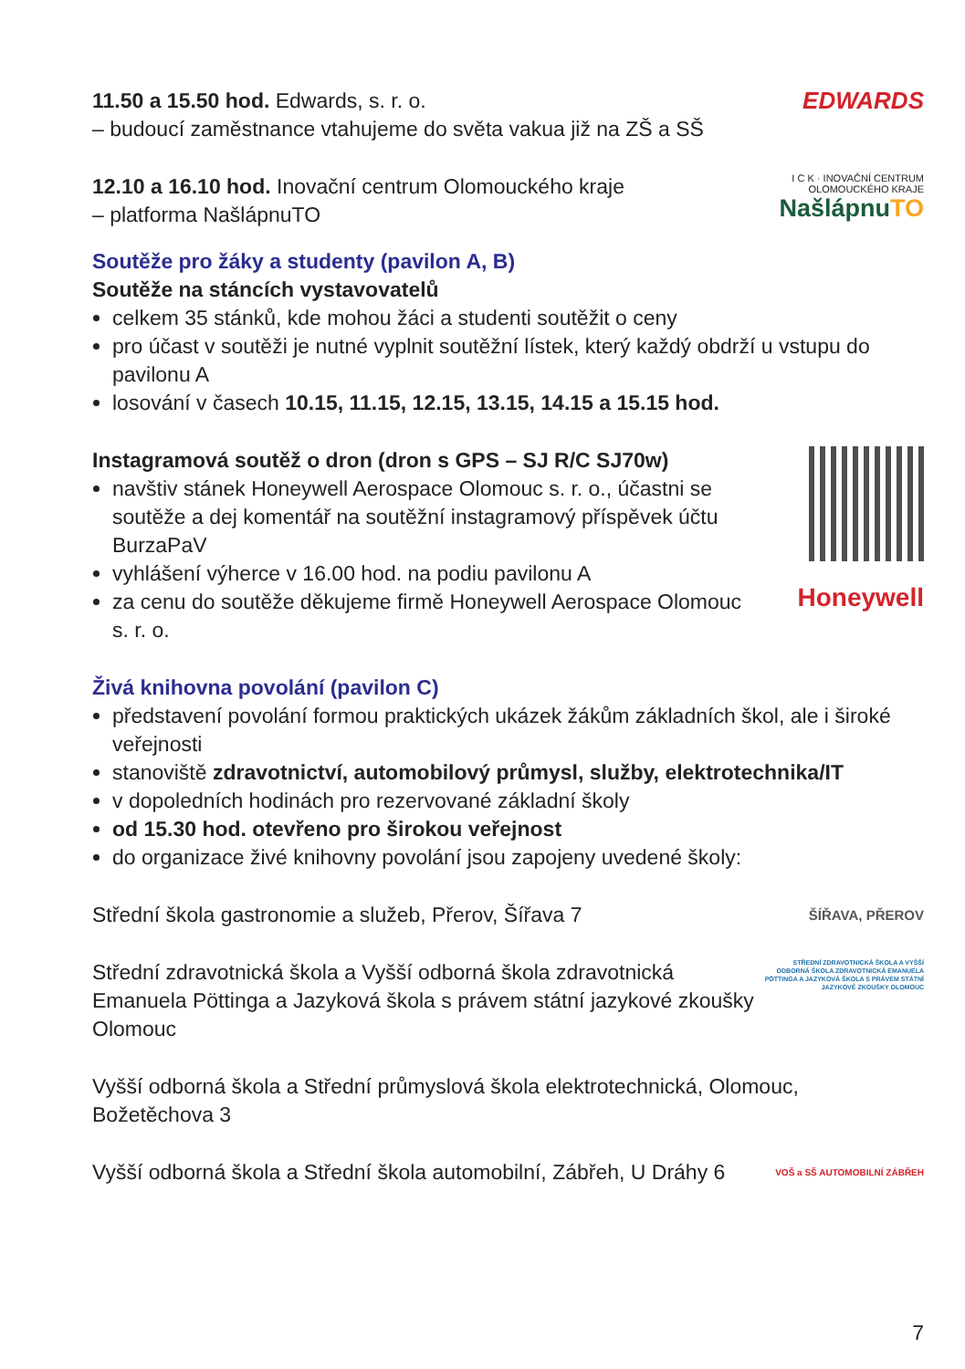11.50 a 15.50 hod. Edwards, s. r. o.
– budoucí zaměstnance vtahujeme do světa vakua již na ZŠ a SŠ
EDWARDS
12.10 a 16.10 hod. Inovační centrum Olomouckého kraje
– platforma NašlápnuTO
I C K · INOVAČNÍ CENTRUM OLOMOUCKÉHO KRAJE
NašlápnuTO
Soutěže pro žáky a studenty (pavilon A, B)
Soutěže na stáncích vystavovatelů
celkem 35 stánků, kde mohou žáci a studenti soutěžit o ceny
pro účast v soutěži je nutné vyplnit soutěžní lístek, který každý obdrží u vstupu do pavilonu A
losování v časech 10.15, 11.15, 12.15, 13.15, 14.15 a 15.15 hod.
Instagramová soutěž o dron (dron s GPS – SJ R/C SJ70w)
navštiv stánek Honeywell Aerospace Olomouc s. r. o., účastni se soutěže a dej komentář na soutěžní instagramový příspěvek účtu BurzaPaV
vyhlášení výherce v 16.00 hod. na podiu pavilonu A
za cenu do soutěže děkujeme firmě Honeywell Aerospace Olomouc s. r. o.
Honeywell
Živá knihovna povolání (pavilon C)
představení povolání formou praktických ukázek žákům základních škol, ale i široké veřejnosti
stanoviště zdravotnictví, automobilový průmysl, služby, elektrotechnika/IT
v dopoledních hodinách pro rezervované základní školy
od 15.30 hod. otevřeno pro širokou veřejnost
do organizace živé knihovny povolání jsou zapojeny uvedené školy:
Střední škola gastronomie a služeb, Přerov, Šířava 7
ŠÍŘAVA, PŘEROV
Střední zdravotnická škola a Vyšší odborná škola zdravotnická Emanuela Pöttinga a Jazyková škola s právem státní jazykové zkoušky Olomouc
STŘEDNÍ ZDRAVOTNICKÁ ŠKOLA A VYŠŠÍ ODBORNÁ ŠKOLA ZDRAVOTNICKÁ EMANUELA PÖTTINGA A JAZYKOVÁ ŠKOLA S PRÁVEM STÁTNÍ JAZYKOVÉ ZKOUŠKY OLOMOUC
Vyšší odborná škola a Střední průmyslová škola elektrotechnická, Olomouc, Božetěchova 3
Vyšší odborná škola a Střední škola automobilní, Zábřeh, U Dráhy 6
VOŠ a SŠ AUTOMOBILNÍ ZÁBŘEH
7